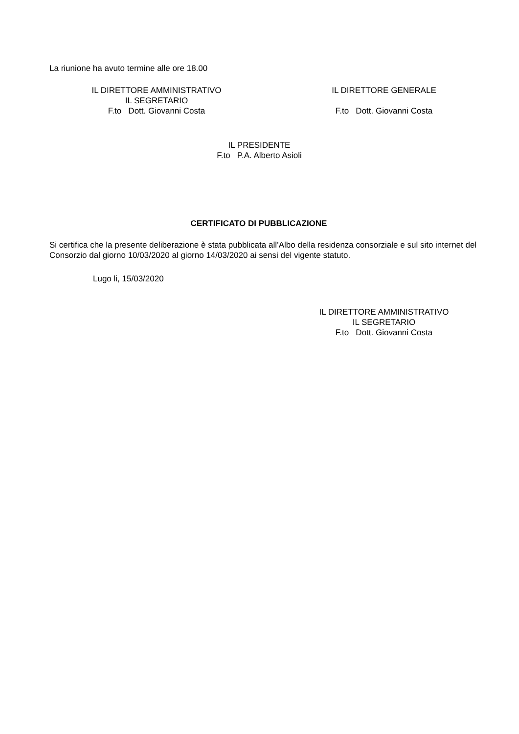La riunione ha avuto termine alle ore 18.00
IL DIRETTORE AMMINISTRATIVO
IL SEGRETARIO
F.to Dott. Giovanni Costa
IL DIRETTORE GENERALE
F.to Dott. Giovanni Costa
IL PRESIDENTE
F.to P.A. Alberto Asioli
CERTIFICATO DI PUBBLICAZIONE
Si certifica che la presente deliberazione è stata pubblicata all’Albo della residenza consorziale e sul sito internet del Consorzio dal giorno 10/03/2020 al giorno 14/03/2020 ai sensi del vigente statuto.
Lugo li, 15/03/2020
IL DIRETTORE AMMINISTRATIVO
IL SEGRETARIO
F.to Dott. Giovanni Costa